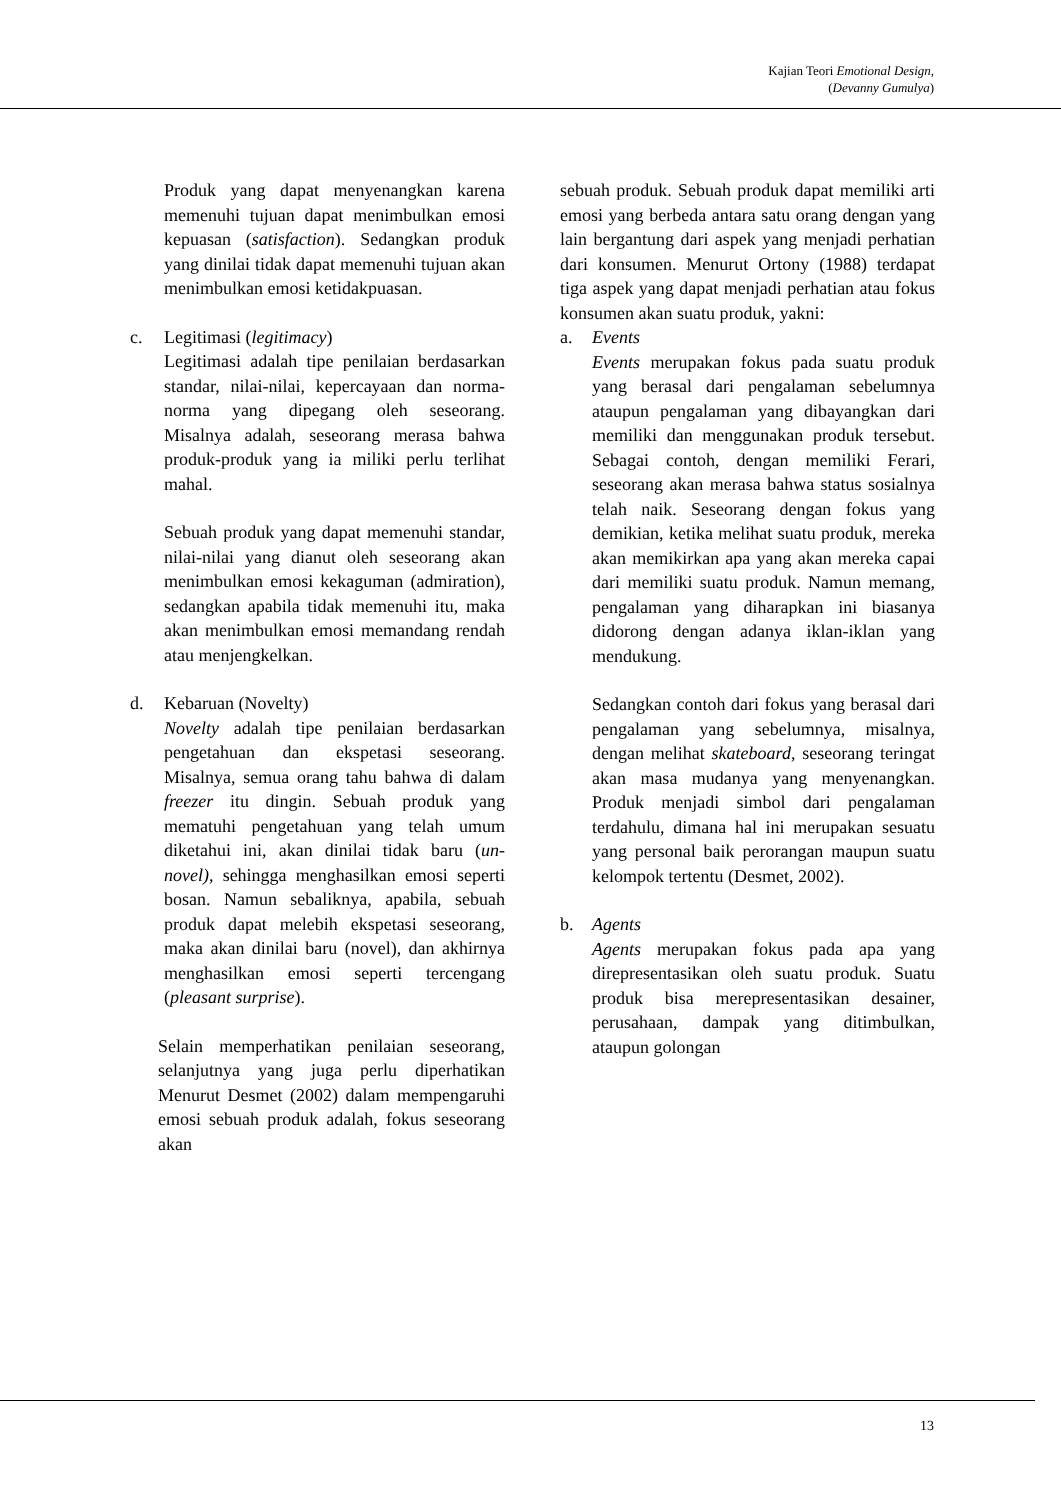Kajian Teori Emotional Design,
(Devanny Gumulya)
Produk yang dapat menyenangkan karena memenuhi tujuan dapat menimbulkan emosi kepuasan (satisfaction). Sedangkan produk yang dinilai tidak dapat memenuhi tujuan akan menimbulkan emosi ketidakpuasan.
c. Legitimasi (legitimacy)
Legitimasi adalah tipe penilaian berdasarkan standar, nilai-nilai, kepercayaan dan norma-norma yang dipegang oleh seseorang. Misalnya adalah, seseorang merasa bahwa produk-produk yang ia miliki perlu terlihat mahal.
Sebuah produk yang dapat memenuhi standar, nilai-nilai yang dianut oleh seseorang akan menimbulkan emosi kekaguman (admiration), sedangkan apabila tidak memenuhi itu, maka akan menimbulkan emosi memandang rendah atau menjengkelkan.
d. Kebaruan (Novelty)
Novelty adalah tipe penilaian berdasarkan pengetahuan dan ekspetasi seseorang. Misalnya, semua orang tahu bahwa di dalam freezer itu dingin. Sebuah produk yang mematuhi pengetahuan yang telah umum diketahui ini, akan dinilai tidak baru (un-novel), sehingga menghasilkan emosi seperti bosan. Namun sebaliknya, apabila, sebuah produk dapat melebih ekspetasi seseorang, maka akan dinilai baru (novel), dan akhirnya menghasilkan emosi seperti tercengang (pleasant surprise).
Selain memperhatikan penilaian seseorang, selanjutnya yang juga perlu diperhatikan Menurut Desmet (2002) dalam mempengaruhi emosi sebuah produk adalah, fokus seseorang akan
sebuah produk. Sebuah produk dapat memiliki arti emosi yang berbeda antara satu orang dengan yang lain bergantung dari aspek yang menjadi perhatian dari konsumen. Menurut Ortony (1988) terdapat tiga aspek yang dapat menjadi perhatian atau fokus konsumen akan suatu produk, yakni:
a. Events
Events merupakan fokus pada suatu produk yang berasal dari pengalaman sebelumnya ataupun pengalaman yang dibayangkan dari memiliki dan menggunakan produk tersebut. Sebagai contoh, dengan memiliki Ferari, seseorang akan merasa bahwa status sosialnya telah naik. Seseorang dengan fokus yang demikian, ketika melihat suatu produk, mereka akan memikirkan apa yang akan mereka capai dari memiliki suatu produk. Namun memang, pengalaman yang diharapkan ini biasanya didorong dengan adanya iklan-iklan yang mendukung.
Sedangkan contoh dari fokus yang berasal dari pengalaman yang sebelumnya, misalnya, dengan melihat skateboard, seseorang teringat akan masa mudanya yang menyenangkan. Produk menjadi simbol dari pengalaman terdahulu, dimana hal ini merupakan sesuatu yang personal baik perorangan maupun suatu kelompok tertentu (Desmet, 2002).
b. Agents
Agents merupakan fokus pada apa yang direpresentasikan oleh suatu produk. Suatu produk bisa merepresentasikan desainer, perusahaan, dampak yang ditimbulkan, ataupun golongan
13